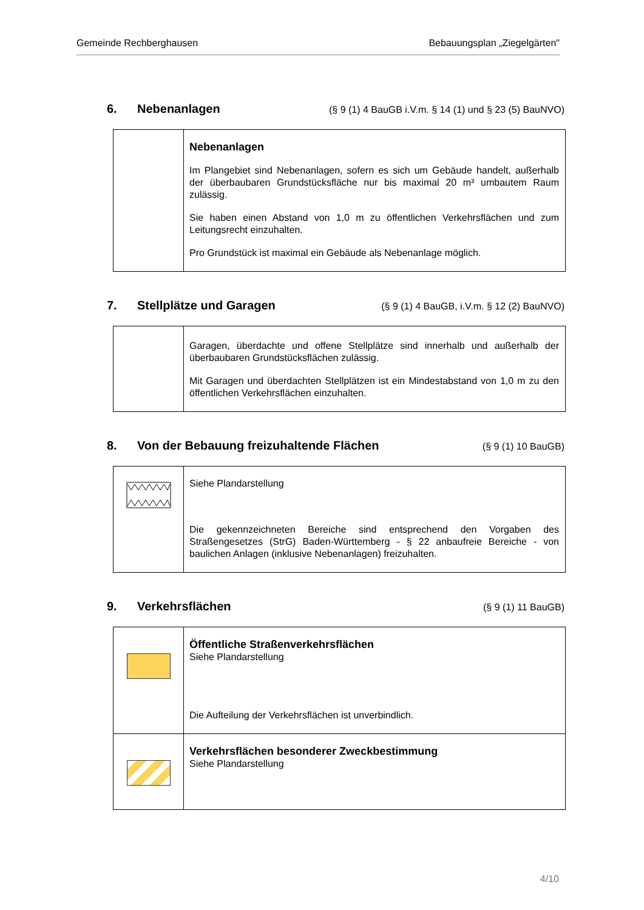Gemeinde Rechberghausen Bebauungsplan „Ziegelgärten"
6. Nebenanlagen (§ 9 (1) 4 BauGB i.V.m. § 14 (1) und § 23 (5) BauNVO)
| | Nebenanlagen Im Plangebiet sind Nebenanlagen, sofern es sich um Gebäude handelt, außerhalb der überbaubaren Grundstücksfläche nur bis maximal 20 m³ umbautem Raum zulässig. Sie haben einen Abstand von 1,0 m zu öffentlichen Verkehrsflächen und zum Leitungsrecht einzuhalten. Pro Grundstück ist maximal ein Gebäude als Nebenanlage möglich. |
7. Stellplätze und Garagen (§ 9 (1) 4 BauGB, i.V.m. § 12 (2) BauNVO)
| | Garagen, überdachte und offene Stellplätze sind innerhalb und außerhalb der überbaubaren Grundstücksflächen zulässig. Mit Garagen und überdachten Stellplätzen ist ein Mindestabstand von 1,0 m zu den öffentlichen Verkehrsflächen einzuhalten. |
8. Von der Bebauung freizuhaltende Flächen (§ 9 (1) 10 BauGB)
| | Siehe Plandarstellung Die gekennzeichneten Bereiche sind entsprechend den Vorgaben des Straßengesetzes (StrG) Baden-Württemberg - § 22 anbaufreie Bereiche - von baulichen Anlagen (inklusive Nebenanlagen) freizuhalten. |
9. Verkehrsflächen (§ 9 (1) 11 BauGB)
| | Öffentliche Straßenverkehrsflächen Siehe Plandarstellung Die Aufteilung der Verkehrsflächen ist unverbindlich. |
| | Verkehrsflächen besonderer Zweckbestimmung Siehe Plandarstellung |
4/10